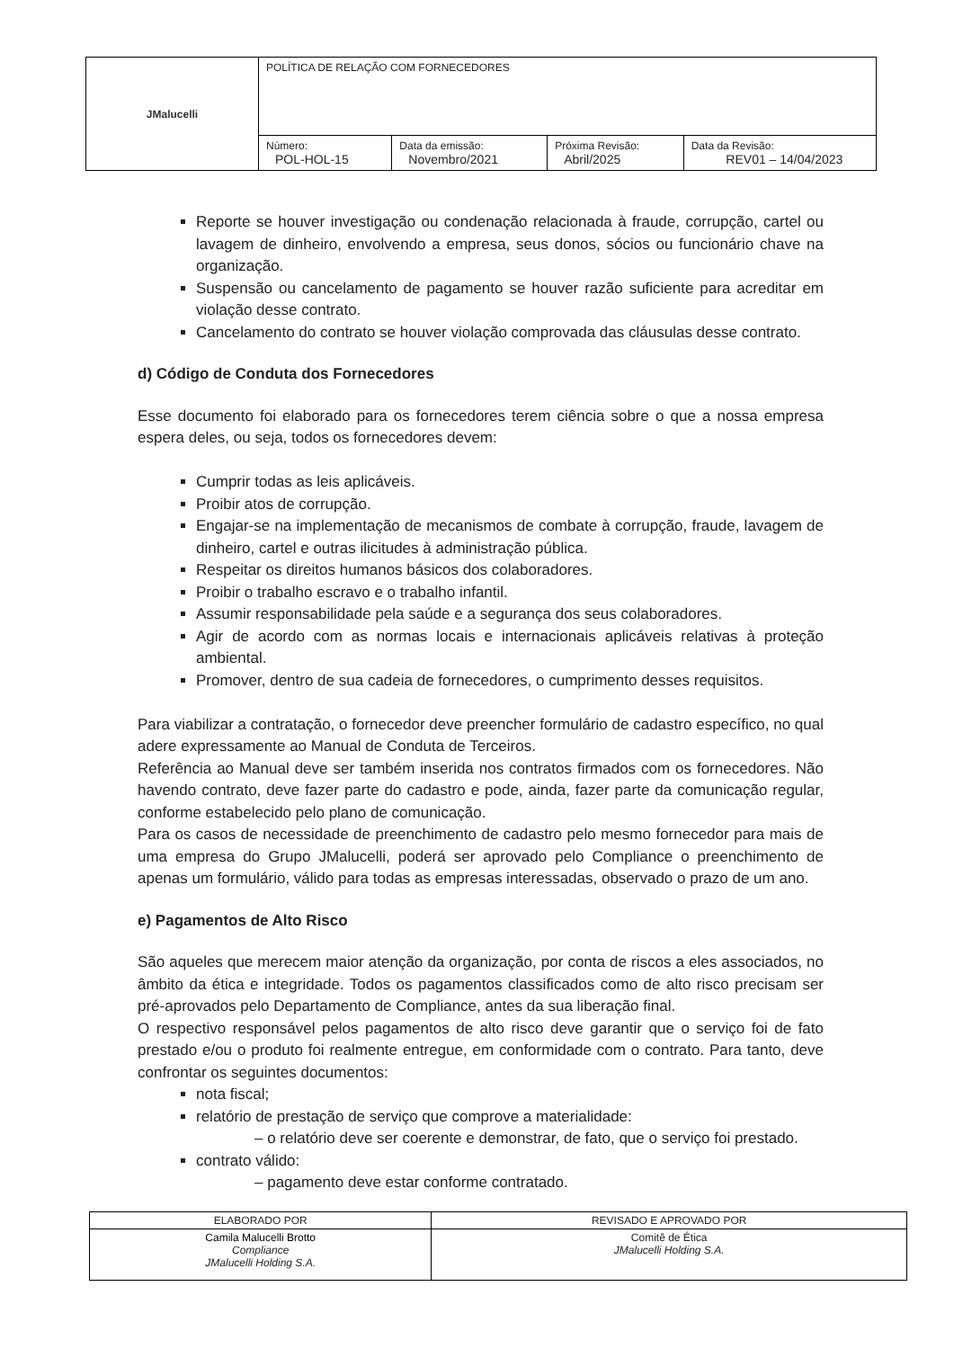| JMalucelli | POLÍTICA DE RELAÇÃO COM FORNECEDORES | | | |
| | Número: POL-HOL-15 | Data da emissão: Novembro/2021 | Próxima Revisão: Abril/2025 | Data da Revisão: REV01 – 14/04/2023 |
Reporte se houver investigação ou condenação relacionada à fraude, corrupção, cartel ou lavagem de dinheiro, envolvendo a empresa, seus donos, sócios ou funcionário chave na organização.
Suspensão ou cancelamento de pagamento se houver razão suficiente para acreditar em violação desse contrato.
Cancelamento do contrato se houver violação comprovada das cláusulas desse contrato.
d) Código de Conduta dos Fornecedores
Esse documento foi elaborado para os fornecedores terem ciência sobre o que a nossa empresa espera deles, ou seja, todos os fornecedores devem:
Cumprir todas as leis aplicáveis.
Proibir atos de corrupção.
Engajar-se na implementação de mecanismos de combate à corrupção, fraude, lavagem de dinheiro, cartel e outras ilicitudes à administração pública.
Respeitar os direitos humanos básicos dos colaboradores.
Proibir o trabalho escravo e o trabalho infantil.
Assumir responsabilidade pela saúde e a segurança dos seus colaboradores.
Agir de acordo com as normas locais e internacionais aplicáveis relativas à proteção ambiental.
Promover, dentro de sua cadeia de fornecedores, o cumprimento desses requisitos.
Para viabilizar a contratação, o fornecedor deve preencher formulário de cadastro específico, no qual adere expressamente ao Manual de Conduta de Terceiros.
Referência ao Manual deve ser também inserida nos contratos firmados com os fornecedores. Não havendo contrato, deve fazer parte do cadastro e pode, ainda, fazer parte da comunicação regular, conforme estabelecido pelo plano de comunicação.
Para os casos de necessidade de preenchimento de cadastro pelo mesmo fornecedor para mais de uma empresa do Grupo JMalucelli, poderá ser aprovado pelo Compliance o preenchimento de apenas um formulário, válido para todas as empresas interessadas, observado o prazo de um ano.
e) Pagamentos de Alto Risco
São aqueles que merecem maior atenção da organização, por conta de riscos a eles associados, no âmbito da ética e integridade. Todos os pagamentos classificados como de alto risco precisam ser pré-aprovados pelo Departamento de Compliance, antes da sua liberação final.
O respectivo responsável pelos pagamentos de alto risco deve garantir que o serviço foi de fato prestado e/ou o produto foi realmente entregue, em conformidade com o contrato. Para tanto, deve confrontar os seguintes documentos:
nota fiscal;
relatório de prestação de serviço que comprove a materialidade:
– o relatório deve ser coerente e demonstrar, de fato, que o serviço foi prestado.
contrato válido:
– pagamento deve estar conforme contratado.
| ELABORADO POR | REVISADO E APROVADO POR |
| --- | --- |
| Camila Malucelli Brotto Compliance JMalucelli Holding S.A. | Comitê de Ética JMalucelli Holding S.A. |